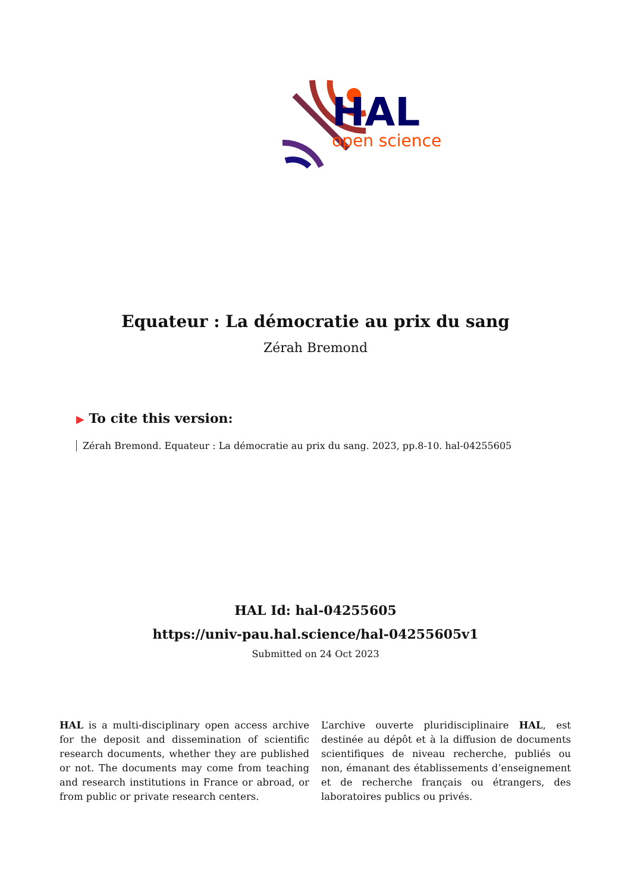HAL
open science
Equateur : La démocratie au prix du sang
Zérah Bremond
▶ To cite this version:
Zérah Bremond. Equateur : La démocratie au prix du sang. 2023, pp.8-10. hal-04255605
HAL Id: hal-04255605
https://univ-pau.hal.science/hal-04255605v1
Submitted on 24 Oct 2023
HAL is a multi-disciplinary open access archive for the deposit and dissemination of scientific research documents, whether they are published or not. The documents may come from teaching and research institutions in France or abroad, or from public or private research centers.
L’archive ouverte pluridisciplinaire HAL, est destinée au dépôt et à la diffusion de documents scientifiques de niveau recherche, publiés ou non, émanant des établissements d’enseignement et de recherche français ou étrangers, des laboratoires publics ou privés.